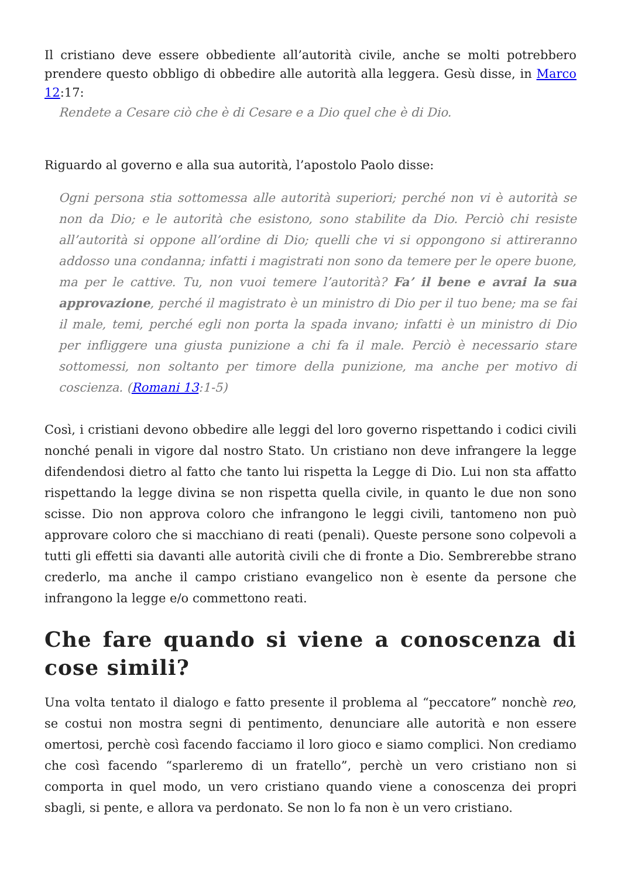Il cristiano deve essere obbediente all’autorità civile, anche se molti potrebbero prendere questo obbligo di obbedire alle autorità alla leggera. Gesù disse, in Marco 12:17:
Rendete a Cesare ciò che è di Cesare e a Dio quel che è di Dio.
Riguardo al governo e alla sua autorità, l’apostolo Paolo disse:
Ogni persona stia sottomessa alle autorità superiori; perché non vi è autorità se non da Dio; e le autorità che esistono, sono stabilite da Dio. Perciò chi resiste all’autorità si oppone all’ordine di Dio; quelli che vi si oppongono si attireranno addosso una condanna; infatti i magistrati non sono da temere per le opere buone, ma per le cattive. Tu, non vuoi temere l’autorità? Fa’ il bene e avrai la sua approvazione, perché il magistrato è un ministro di Dio per il tuo bene; ma se fai il male, temi, perché egli non porta la spada invano; infatti è un ministro di Dio per infliggere una giusta punizione a chi fa il male. Perciò è necessario stare sottomessi, non soltanto per timore della punizione, ma anche per motivo di coscienza. (Romani 13:1-5)
Così, i cristiani devono obbedire alle leggi del loro governo rispettando i codici civili nonché penali in vigore dal nostro Stato. Un cristiano non deve infrangere la legge difendendosi dietro al fatto che tanto lui rispetta la Legge di Dio. Lui non sta affatto rispettando la legge divina se non rispetta quella civile, in quanto le due non sono scisse. Dio non approva coloro che infrangono le leggi civili, tantomeno non può approvare coloro che si macchiano di reati (penali). Queste persone sono colpevoli a tutti gli effetti sia davanti alle autorità civili che di fronte a Dio. Sembrerebbe strano crederlo, ma anche il campo cristiano evangelico non è esente da persone che infrangono la legge e/o commettono reati.
Che fare quando si viene a conoscenza di cose simili?
Una volta tentato il dialogo e fatto presente il problema al “peccatore” nonchè reo, se costui non mostra segni di pentimento, denunciare alle autorità e non essere omertosi, perchè così facendo facciamo il loro gioco e siamo complici. Non crediamo che così facendo “sparleremo di un fratello”, perchè un vero cristiano non si comporta in quel modo, un vero cristiano quando viene a conoscenza dei propri sbagli, si pente, e allora va perdonato. Se non lo fa non è un vero cristiano.